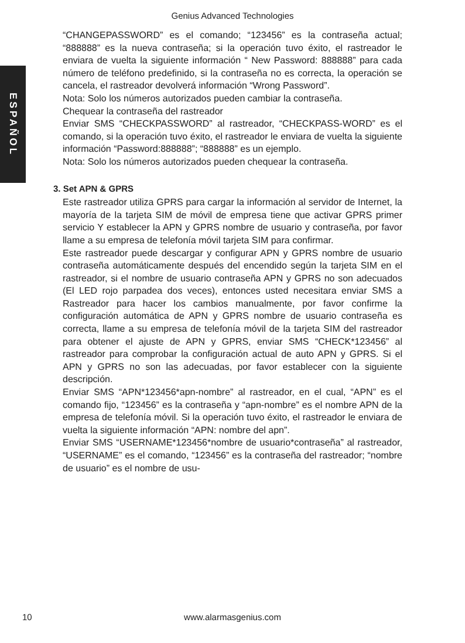Genius Advanced Technologies
ESPAÑOL
“CHANGEPASSWORD” es el comando; “123456” es la contraseña actual; “888888” es la nueva contraseña; si la operación tuvo éxito, el rastreador le enviara de vuelta la siguiente información “ New Password: 888888” para cada número de teléfono predefinido, si la contraseña no es correcta, la operación se cancela, el rastreador devolverá información “Wrong Password”.
Nota: Solo los números autorizados pueden cambiar la contraseña.
Chequear la contraseña del rastreador
Enviar SMS “CHECKPASSWORD” al rastreador, “CHECKPASS-WORD” es el comando, si la operación tuvo éxito, el rastreador le enviara de vuelta la siguiente información “Password:888888”; “888888” es un ejemplo.
Nota: Solo los números autorizados pueden chequear la contraseña.
3. Set APN & GPRS
Este rastreador utiliza GPRS para cargar la información al servidor de Internet, la mayoría de la tarjeta SIM de móvil de empresa tiene que activar GPRS primer servicio Y establecer la APN y GPRS nombre de usuario y contraseña, por favor llame a su empresa de telefonía móvil tarjeta SIM para confirmar.
Este rastreador puede descargar y configurar APN y GPRS nombre de usuario contraseña automáticamente después del encendido según la tarjeta SIM en el rastreador, si el nombre de usuario contraseña APN y GPRS no son adecuados (El LED rojo parpadea dos veces), entonces usted necesitara enviar SMS a Rastreador para hacer los cambios manualmente, por favor confirme la configuración automática de APN y GPRS nombre de usuario contraseña es correcta, llame a su empresa de telefonía móvil de la tarjeta SIM del rastreador para obtener el ajuste de APN y GPRS, enviar SMS “CHECK*123456” al rastreador para comprobar la configuración actual de auto APN y GPRS. Si el APN y GPRS no son las adecuadas, por favor establecer con la siguiente descripción.
Enviar SMS “APN*123456*apn-nombre” al rastreador, en el cual, “APN” es el comando fijo, “123456” es la contraseña y “apn-nombre” es el nombre APN de la empresa de telefonía móvil. Si la operación tuvo éxito, el rastreador le enviara de vuelta la siguiente información “APN: nombre del apn”.
Enviar SMS “USERNAME*123456*nombre de usuario*contraseña” al rastreador, “USERNAME” es el comando, “123456” es la contraseña del rastreador; “nombre de usuario” es el nombre de usu-
10
www.alarmasgenius.com